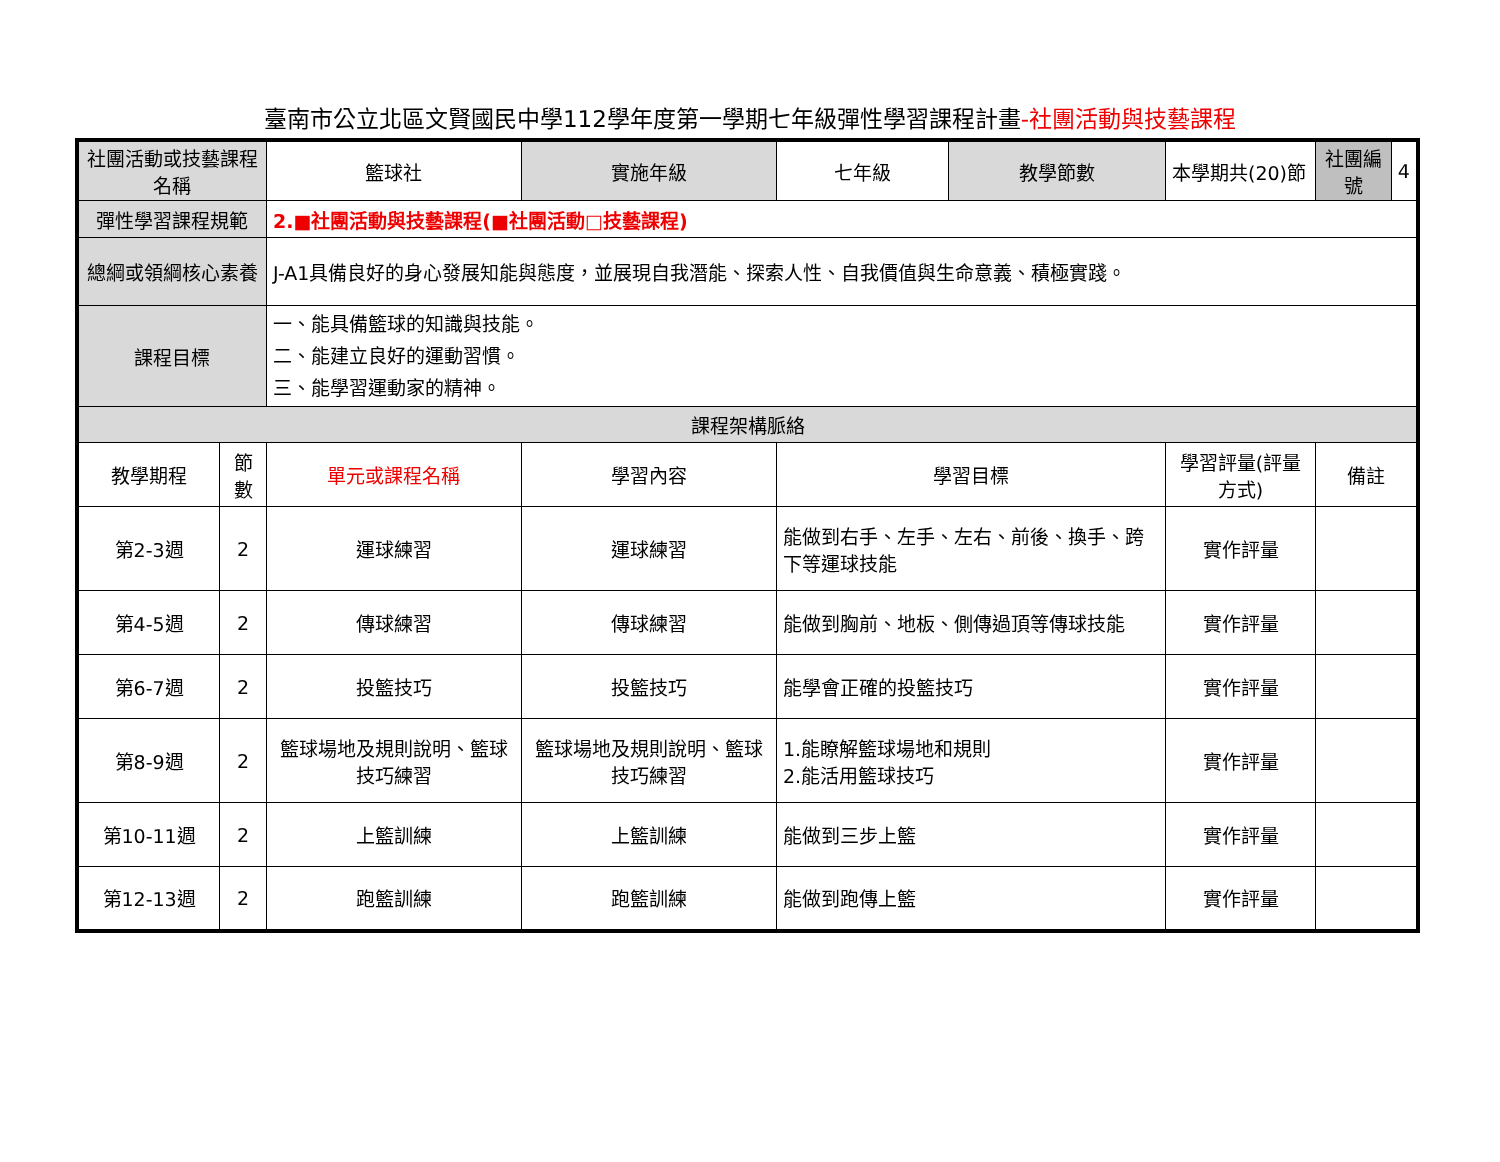臺南市公立北區文賢國民中學112學年度第一學期七年級彈性學習課程計畫-社團活動與技藝課程
| 社團活動或技藝課程名稱 | | 籃球社 | 實施年級 | 七年級 | 教學節數 | 本學期共(20)節 | 社團編號 | 4 |
| 彈性學習課程規範 | | 2.■社團活動與技藝課程(■社團活動□技藝課程) | | | | | | |
| 總綱或領綱核心素養 | | J-A1具備良好的身心發展知能與態度，並展現自我潛能、探索人性、自我價值與生命意義、積極實踐。 | | | | | | |
| 課程目標 | | 一、能具備籃球的知識與技能。 二、能建立良好的運動習慣。 三、能學習運動家的精神。 | | | | | | |
| 課程架構脈絡 | | | | | | | | |
| 教學期程 | 節 數 | 單元或課程名稱 | 學習內容 | 學習目標 | | 學習評量(評量方式) | 備註 | |
| 第2-3週 | 2 | 運球練習 | 運球練習 | 能做到右手、左手、左右、前後、換手、跨下等運球技能 | | 實作評量 | | |
| 第4-5週 | 2 | 傳球練習 | 傳球練習 | 能做到胸前、地板、側傳過頂等傳球技能 | | 實作評量 | | |
| 第6-7週 | 2 | 投籃技巧 | 投籃技巧 | 能學會正確的投籃技巧 | | 實作評量 | | |
| 第8-9週 | 2 | 籃球場地及規則說明、籃球技巧練習 | 籃球場地及規則說明、籃球技巧練習 | 1.能瞭解籃球場地和規則 2.能活用籃球技巧 | | 實作評量 | | |
| 第10-11週 | 2 | 上籃訓練 | 上籃訓練 | 能做到三步上籃 | | 實作評量 | | |
| 第12-13週 | 2 | 跑籃訓練 | 跑籃訓練 | 能做到跑傳上籃 | | 實作評量 | | |